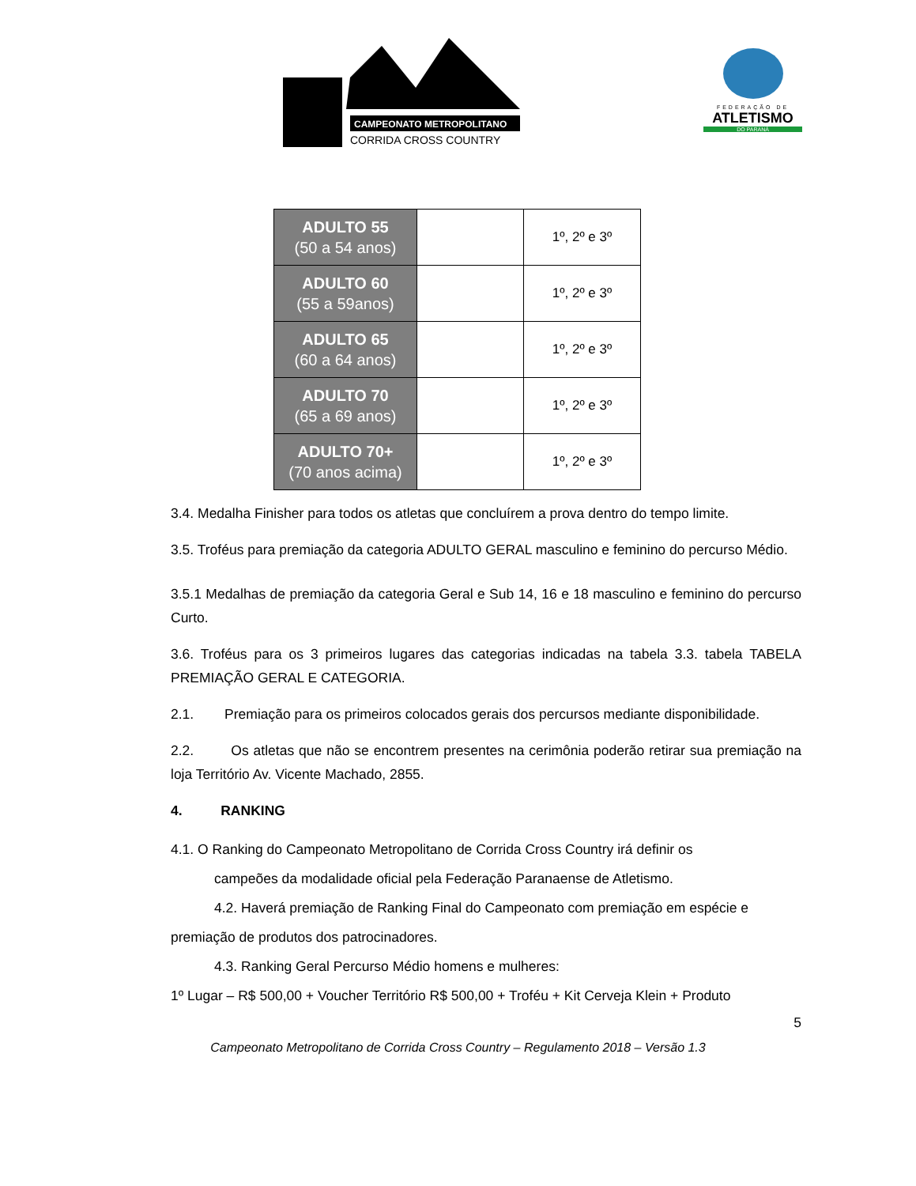CAMPEONATO METROPOLITANO
CORRIDA CROSS COUNTRY
FEDERAÇÃO DE
ATLETISMO
DO PARANÁ
| ADULTO 55 (50 a 54 anos) | | 1º, 2º e 3º |
| ADULTO 60 (55 a 59anos) | | 1º, 2º e 3º |
| ADULTO 65 (60 a 64 anos) | | 1º, 2º e 3º |
| ADULTO 70 (65 a 69 anos) | | 1º, 2º e 3º |
| ADULTO 70+ (70 anos acima) | | 1º, 2º e 3º |
3.4. Medalha Finisher para todos os atletas que concluírem a prova dentro do tempo limite.
3.5. Troféus para premiação da categoria ADULTO GERAL masculino e feminino do percurso Médio.
3.5.1 Medalhas de premiação da categoria Geral e Sub 14, 16 e 18 masculino e feminino do percurso Curto.
3.6. Troféus para os 3 primeiros lugares das categorias indicadas na tabela 3.3. tabela TABELA PREMIAÇÃO GERAL E CATEGORIA.
2.1. Premiação para os primeiros colocados gerais dos percursos mediante disponibilidade.
2.2. Os atletas que não se encontrem presentes na cerimônia poderão retirar sua premiação na loja Território Av. Vicente Machado, 2855.
4. RANKING
4.1. O Ranking do Campeonato Metropolitano de Corrida Cross Country irá definir os
campeões da modalidade oficial pela Federação Paranaense de Atletismo.
4.2. Haverá premiação de Ranking Final do Campeonato com premiação em espécie e
premiação de produtos dos patrocinadores.
4.3. Ranking Geral Percurso Médio homens e mulheres:
1º Lugar – R$ 500,00 + Voucher Território R$ 500,00 + Troféu + Kit Cerveja Klein + Produto
5
Campeonato Metropolitano de Corrida Cross Country – Regulamento 2018 – Versão 1.3